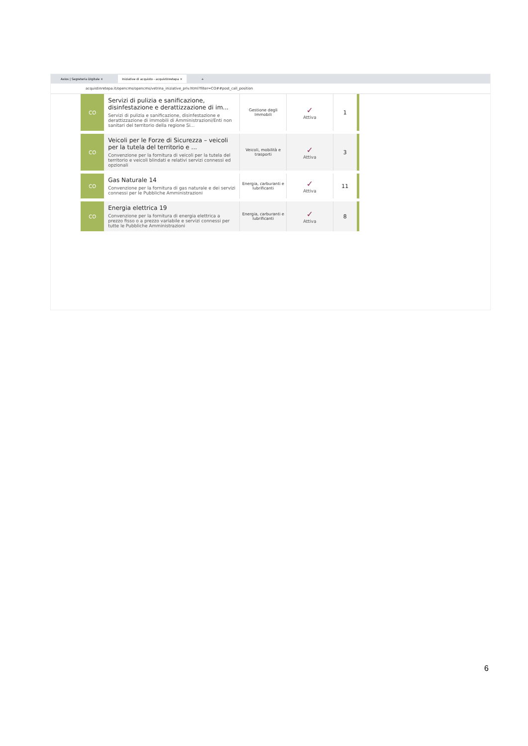Axios | Segreteria Digitale × Iniziative di acquisto - acquistinretepa × +
acquistinretepa.it/opencms/opencms/vetrina_iniziative_priv.html?filter=CO##post_call_position
| CO | Servizi di pulizia e sanificazione, disinfestazione e derattizzazione di im... Servizi di pulizia e sanificazione, disinfestazione e derattizzazione di immobili di Amministrazioni/Enti non sanitari del territorio della regione Si... | Gestione degli Immobili | ✓ Attiva | 1 |
| CO | Veicoli per le Forze di Sicurezza – veicoli per la tutela del territorio e ... Convenzione per la fornitura di veicoli per la tutela del territorio e veicoli blindati e relativi servizi connessi ed opzionali | Veicoli, mobilità e trasporti | ✓ Attiva | 3 |
| CO | Gas Naturale 14 Convenzione per la fornitura di gas naturale e dei servizi connessi per le Pubbliche Amministrazioni | Energia, carburanti e lubrificanti | ✓ Attiva | 11 |
| CO | Energia elettrica 19 Convenzione per la fornitura di energia elettrica a prezzo fisso o a prezzo variabile e servizi connessi per tutte le Pubbliche Amministrazioni | Energia, carburanti e lubrificanti | ✓ Attiva | 8 |
6